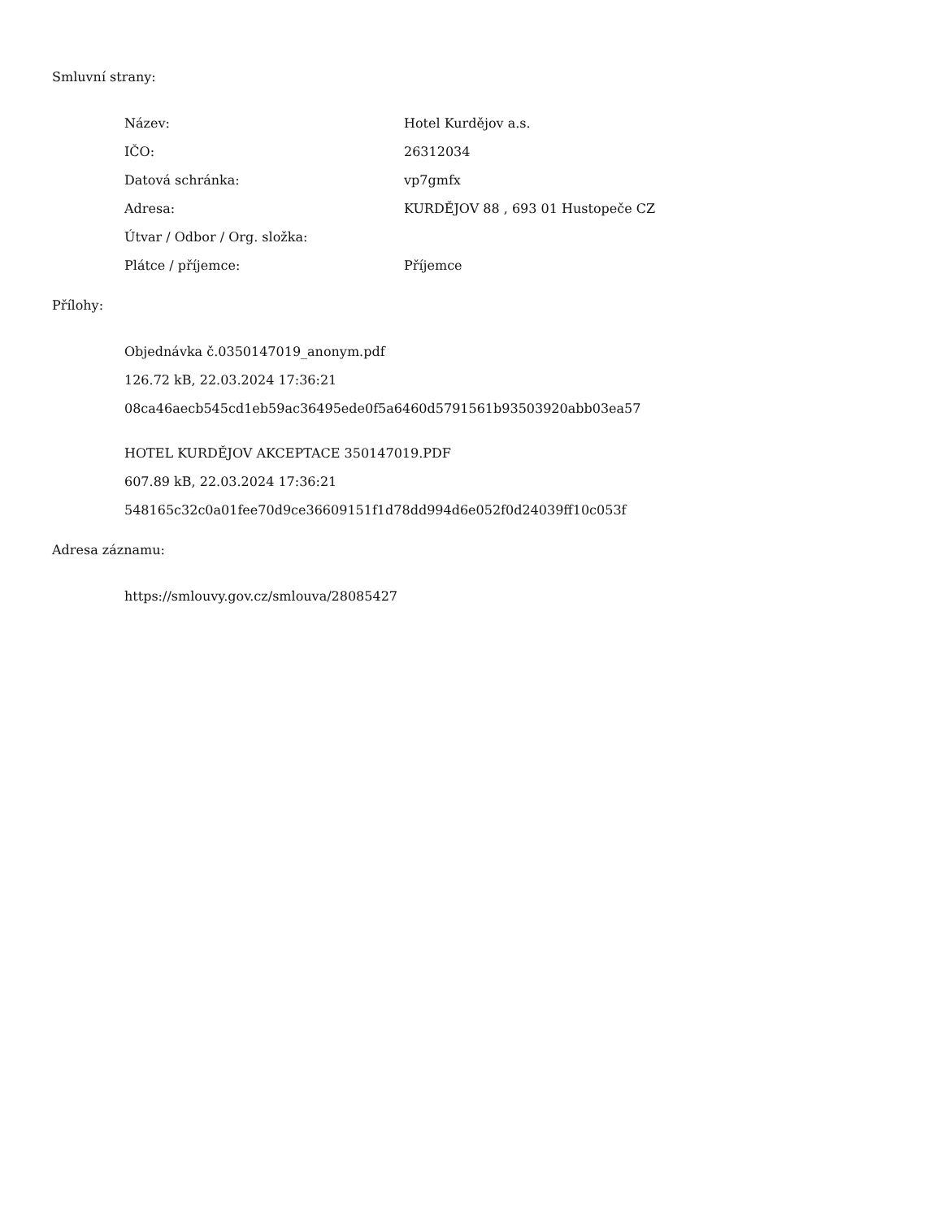Smluvní strany:
| Název: | Hotel Kurdějov a.s. |
| IČO: | 26312034 |
| Datová schránka: | vp7gmfx |
| Adresa: | KURDĚJOV 88 , 693 01 Hustopeče CZ |
| Útvar / Odbor / Org. složka: | |
| Plátce / příjemce: | Příjemce |
Přílohy:
Objednávka č.0350147019_anonym.pdf
126.72 kB, 22.03.2024 17:36:21
08ca46aecb545cd1eb59ac36495ede0f5a6460d5791561b93503920abb03ea57
HOTEL KURDĚJOV AKCEPTACE 350147019.PDF
607.89 kB, 22.03.2024 17:36:21
548165c32c0a01fee70d9ce36609151f1d78dd994d6e052f0d24039ff10c053f
Adresa záznamu:
https://smlouvy.gov.cz/smlouva/28085427